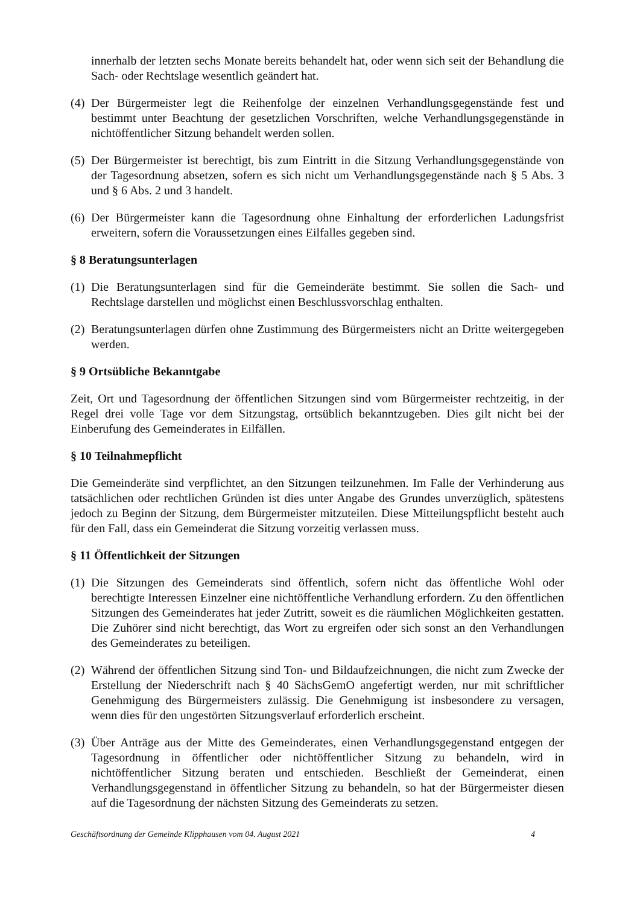innerhalb der letzten sechs Monate bereits behandelt hat, oder wenn sich seit der Behandlung die Sach- oder Rechtslage wesentlich geändert hat.
(4) Der Bürgermeister legt die Reihenfolge der einzelnen Verhandlungsgegenstände fest und bestimmt unter Beachtung der gesetzlichen Vorschriften, welche Verhandlungsgegenstände in nichtöffentlicher Sitzung behandelt werden sollen.
(5) Der Bürgermeister ist berechtigt, bis zum Eintritt in die Sitzung Verhandlungsgegenstände von der Tagesordnung absetzen, sofern es sich nicht um Verhandlungsgegenstände nach § 5 Abs. 3 und § 6 Abs. 2 und 3 handelt.
(6) Der Bürgermeister kann die Tagesordnung ohne Einhaltung der erforderlichen Ladungsfrist erweitern, sofern die Voraussetzungen eines Eilfalles gegeben sind.
§ 8 Beratungsunterlagen
(1) Die Beratungsunterlagen sind für die Gemeinderäte bestimmt. Sie sollen die Sach- und Rechtslage darstellen und möglichst einen Beschlussvorschlag enthalten.
(2) Beratungsunterlagen dürfen ohne Zustimmung des Bürgermeisters nicht an Dritte weitergegeben werden.
§ 9 Ortsübliche Bekanntgabe
Zeit, Ort und Tagesordnung der öffentlichen Sitzungen sind vom Bürgermeister rechtzeitig, in der Regel drei volle Tage vor dem Sitzungstag, ortsüblich bekanntzugeben. Dies gilt nicht bei der Einberufung des Gemeinderates in Eilfällen.
§ 10 Teilnahmepflicht
Die Gemeinderäte sind verpflichtet, an den Sitzungen teilzunehmen. Im Falle der Verhinderung aus tatsächlichen oder rechtlichen Gründen ist dies unter Angabe des Grundes unverzüglich, spätestens jedoch zu Beginn der Sitzung, dem Bürgermeister mitzuteilen. Diese Mitteilungspflicht besteht auch für den Fall, dass ein Gemeinderat die Sitzung vorzeitig verlassen muss.
§ 11 Öffentlichkeit der Sitzungen
(1) Die Sitzungen des Gemeinderats sind öffentlich, sofern nicht das öffentliche Wohl oder berechtigte Interessen Einzelner eine nichtöffentliche Verhandlung erfordern. Zu den öffentlichen Sitzungen des Gemeinderates hat jeder Zutritt, soweit es die räumlichen Möglichkeiten gestatten. Die Zuhörer sind nicht berechtigt, das Wort zu ergreifen oder sich sonst an den Verhandlungen des Gemeinderates zu beteiligen.
(2) Während der öffentlichen Sitzung sind Ton- und Bildaufzeichnungen, die nicht zum Zwecke der Erstellung der Niederschrift nach § 40 SächsGemO angefertigt werden, nur mit schriftlicher Genehmigung des Bürgermeisters zulässig. Die Genehmigung ist insbesondere zu versagen, wenn dies für den ungestörten Sitzungsverlauf erforderlich erscheint.
(3) Über Anträge aus der Mitte des Gemeinderates, einen Verhandlungsgegenstand entgegen der Tagesordnung in öffentlicher oder nichtöffentlicher Sitzung zu behandeln, wird in nichtöffentlicher Sitzung beraten und entschieden. Beschließt der Gemeinderat, einen Verhandlungsgegenstand in öffentlicher Sitzung zu behandeln, so hat der Bürgermeister diesen auf die Tagesordnung der nächsten Sitzung des Gemeinderats zu setzen.
Geschäftsordnung der Gemeinde Klipphausen vom 04. August 2021 4